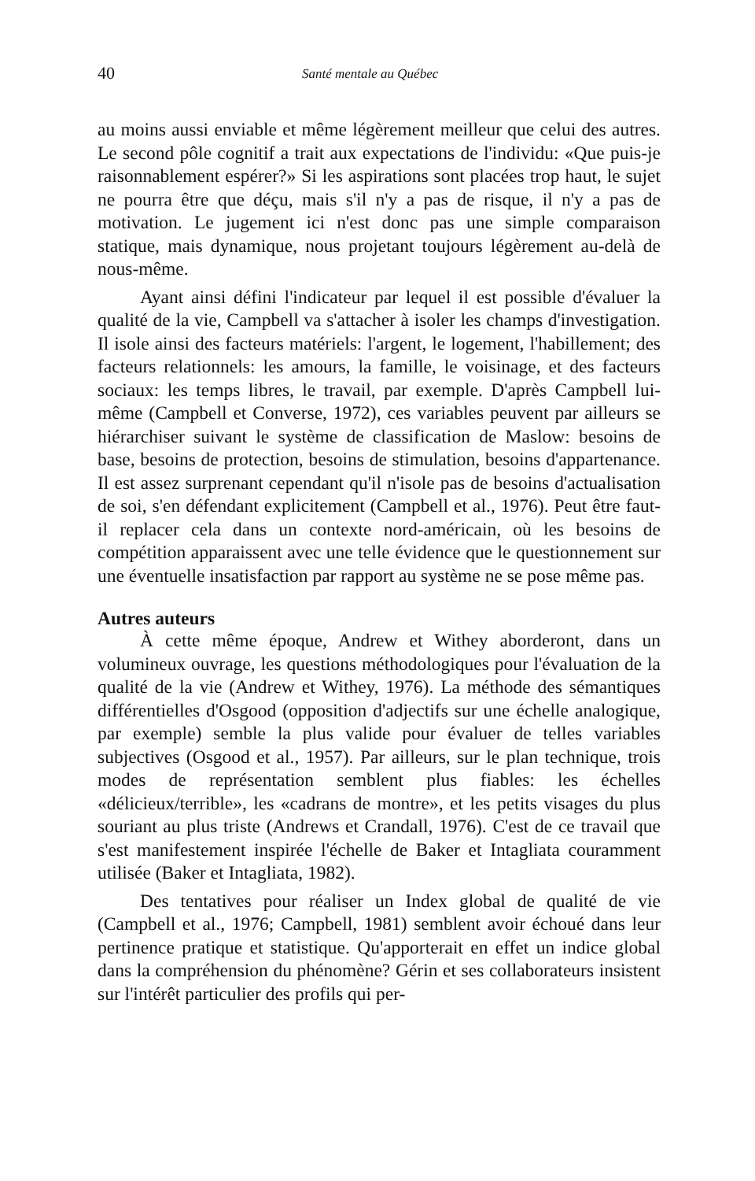40 Santé mentale au Québec
au moins aussi enviable et même légèrement meilleur que celui des autres. Le second pôle cognitif a trait aux expectations de l'individu: «Que puis-je raisonnablement espérer?» Si les aspirations sont placées trop haut, le sujet ne pourra être que déçu, mais s'il n'y a pas de risque, il n'y a pas de motivation. Le jugement ici n'est donc pas une simple comparaison statique, mais dynamique, nous projetant toujours légèrement au-delà de nous-même.
Ayant ainsi défini l'indicateur par lequel il est possible d'évaluer la qualité de la vie, Campbell va s'attacher à isoler les champs d'investigation. Il isole ainsi des facteurs matériels: l'argent, le logement, l'habillement; des facteurs relationnels: les amours, la famille, le voisinage, et des facteurs sociaux: les temps libres, le travail, par exemple. D'après Campbell lui-même (Campbell et Converse, 1972), ces variables peuvent par ailleurs se hiérarchiser suivant le système de classification de Maslow: besoins de base, besoins de protection, besoins de stimulation, besoins d'appartenance. Il est assez surprenant cependant qu'il n'isole pas de besoins d'actualisation de soi, s'en défendant explicitement (Campbell et al., 1976). Peut être faut-il replacer cela dans un contexte nord-américain, où les besoins de compétition apparaissent avec une telle évidence que le questionnement sur une éventuelle insatisfaction par rapport au système ne se pose même pas.
Autres auteurs
À cette même époque, Andrew et Withey aborderont, dans un volumineux ouvrage, les questions méthodologiques pour l'évaluation de la qualité de la vie (Andrew et Withey, 1976). La méthode des sémantiques différentielles d'Osgood (opposition d'adjectifs sur une échelle analogique, par exemple) semble la plus valide pour évaluer de telles variables subjectives (Osgood et al., 1957). Par ailleurs, sur le plan technique, trois modes de représentation semblent plus fiables: les échelles «délicieux/terrible», les «cadrans de montre», et les petits visages du plus souriant au plus triste (Andrews et Crandall, 1976). C'est de ce travail que s'est manifestement inspirée l'échelle de Baker et Intagliata couramment utilisée (Baker et Intagliata, 1982).
Des tentatives pour réaliser un Index global de qualité de vie (Campbell et al., 1976; Campbell, 1981) semblent avoir échoué dans leur pertinence pratique et statistique. Qu'apporterait en effet un indice global dans la compréhension du phénomène? Gérin et ses collaborateurs insistent sur l'intérêt particulier des profils qui per-